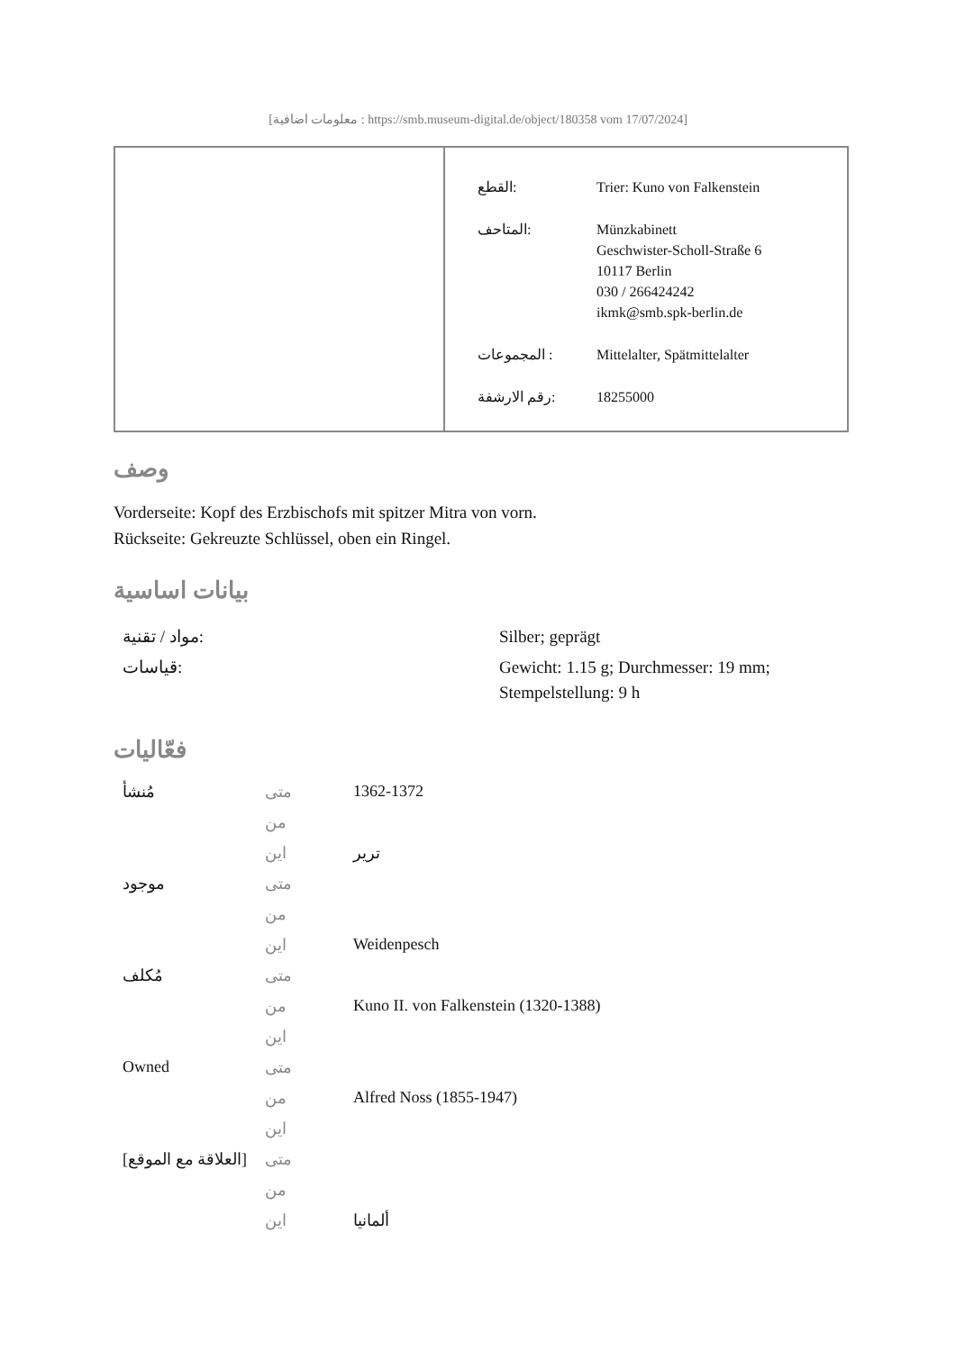[معلومات اضافية : https://smb.museum-digital.de/object/180358 vom 17/07/2024]
| القطع: | Trier: Kuno von Falkenstein |
| المتاحف: | Münzkabinett Geschwister-Scholl-Straße 6 10117 Berlin 030 / 266424242 ikmk@smb.spk-berlin.de |
| المجموعات : | Mittelalter, Spätmittelalter |
| رقم الارشفة: | 18255000 |
وصف
Vorderseite: Kopf des Erzbischofs mit spitzer Mitra von vorn.
Rückseite: Gekreuzte Schlüssel, oben ein Ringel.
بيانات اساسية
| مواد / تقنية: | Silber; geprägt |
| قياسات: | Gewicht: 1.15 g; Durchmesser: 19 mm; Stempelstellung: 9 h |
فعّاليات
| مُنشأ | متى | 1362-1372 |
| | من | |
| | اين | ترير |
| موجود | متى | |
| | من | |
| | اين | Weidenpesch |
| مُكلف | متى | |
| | من | Kuno II. von Falkenstein (1320-1388) |
| | اين | |
| Owned | متى | |
| | من | Alfred Noss (1855-1947) |
| | اين | |
| [العلاقة مع الموقع] | متى | |
| | من | |
| | اين | ألمانيا |